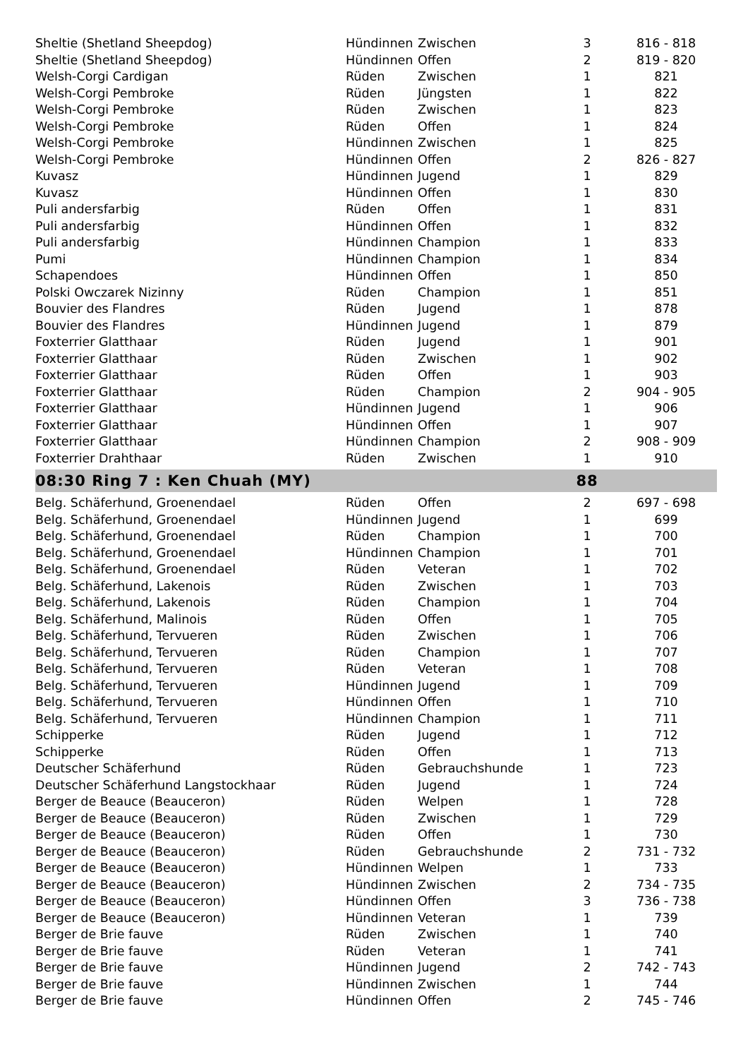| Sheltie (Shetland Sheepdog) | Hündinnen | Zwischen | 3 | 816 - 818 |
| Sheltie (Shetland Sheepdog) | Hündinnen | Offen | 2 | 819 - 820 |
| Welsh-Corgi Cardigan | Rüden | Zwischen | 1 | 821 |
| Welsh-Corgi Pembroke | Rüden | Jüngsten | 1 | 822 |
| Welsh-Corgi Pembroke | Rüden | Zwischen | 1 | 823 |
| Welsh-Corgi Pembroke | Rüden | Offen | 1 | 824 |
| Welsh-Corgi Pembroke | Hündinnen | Zwischen | 1 | 825 |
| Welsh-Corgi Pembroke | Hündinnen | Offen | 2 | 826 - 827 |
| Kuvasz | Hündinnen | Jugend | 1 | 829 |
| Kuvasz | Hündinnen | Offen | 1 | 830 |
| Puli andersfarbig | Rüden | Offen | 1 | 831 |
| Puli andersfarbig | Hündinnen | Offen | 1 | 832 |
| Puli andersfarbig | Hündinnen | Champion | 1 | 833 |
| Pumi | Hündinnen | Champion | 1 | 834 |
| Schapendoes | Hündinnen | Offen | 1 | 850 |
| Polski Owczarek Nizinny | Rüden | Champion | 1 | 851 |
| Bouvier des Flandres | Rüden | Jugend | 1 | 878 |
| Bouvier des Flandres | Hündinnen | Jugend | 1 | 879 |
| Foxterrier Glatthaar | Rüden | Jugend | 1 | 901 |
| Foxterrier Glatthaar | Rüden | Zwischen | 1 | 902 |
| Foxterrier Glatthaar | Rüden | Offen | 1 | 903 |
| Foxterrier Glatthaar | Rüden | Champion | 2 | 904 - 905 |
| Foxterrier Glatthaar | Hündinnen | Jugend | 1 | 906 |
| Foxterrier Glatthaar | Hündinnen | Offen | 1 | 907 |
| Foxterrier Glatthaar | Hündinnen | Champion | 2 | 908 - 909 |
| Foxterrier Drahthaar | Rüden | Zwischen | 1 | 910 |
| 08:30 Ring 7 : Ken Chuah (MY) | | | 88 | |
| Belg. Schäferhund, Groenendael | Rüden | Offen | 2 | 697 - 698 |
| Belg. Schäferhund, Groenendael | Hündinnen | Jugend | 1 | 699 |
| Belg. Schäferhund, Groenendael | Rüden | Champion | 1 | 700 |
| Belg. Schäferhund, Groenendael | Hündinnen | Champion | 1 | 701 |
| Belg. Schäferhund, Groenendael | Rüden | Veteran | 1 | 702 |
| Belg. Schäferhund, Lakenois | Rüden | Zwischen | 1 | 703 |
| Belg. Schäferhund, Lakenois | Rüden | Champion | 1 | 704 |
| Belg. Schäferhund, Malinois | Rüden | Offen | 1 | 705 |
| Belg. Schäferhund, Tervueren | Rüden | Zwischen | 1 | 706 |
| Belg. Schäferhund, Tervueren | Rüden | Champion | 1 | 707 |
| Belg. Schäferhund, Tervueren | Rüden | Veteran | 1 | 708 |
| Belg. Schäferhund, Tervueren | Hündinnen | Jugend | 1 | 709 |
| Belg. Schäferhund, Tervueren | Hündinnen | Offen | 1 | 710 |
| Belg. Schäferhund, Tervueren | Hündinnen | Champion | 1 | 711 |
| Schipperke | Rüden | Jugend | 1 | 712 |
| Schipperke | Rüden | Offen | 1 | 713 |
| Deutscher Schäferhund | Rüden | Gebrauchshunde | 1 | 723 |
| Deutscher Schäferhund Langstockhaar | Rüden | Jugend | 1 | 724 |
| Berger de Beauce (Beauceron) | Rüden | Welpen | 1 | 728 |
| Berger de Beauce (Beauceron) | Rüden | Zwischen | 1 | 729 |
| Berger de Beauce (Beauceron) | Rüden | Offen | 1 | 730 |
| Berger de Beauce (Beauceron) | Rüden | Gebrauchshunde | 2 | 731 - 732 |
| Berger de Beauce (Beauceron) | Hündinnen | Welpen | 1 | 733 |
| Berger de Beauce (Beauceron) | Hündinnen | Zwischen | 2 | 734 - 735 |
| Berger de Beauce (Beauceron) | Hündinnen | Offen | 3 | 736 - 738 |
| Berger de Beauce (Beauceron) | Hündinnen | Veteran | 1 | 739 |
| Berger de Brie fauve | Rüden | Zwischen | 1 | 740 |
| Berger de Brie fauve | Rüden | Veteran | 1 | 741 |
| Berger de Brie fauve | Hündinnen | Jugend | 2 | 742 - 743 |
| Berger de Brie fauve | Hündinnen | Zwischen | 1 | 744 |
| Berger de Brie fauve | Hündinnen | Offen | 2 | 745 - 746 |